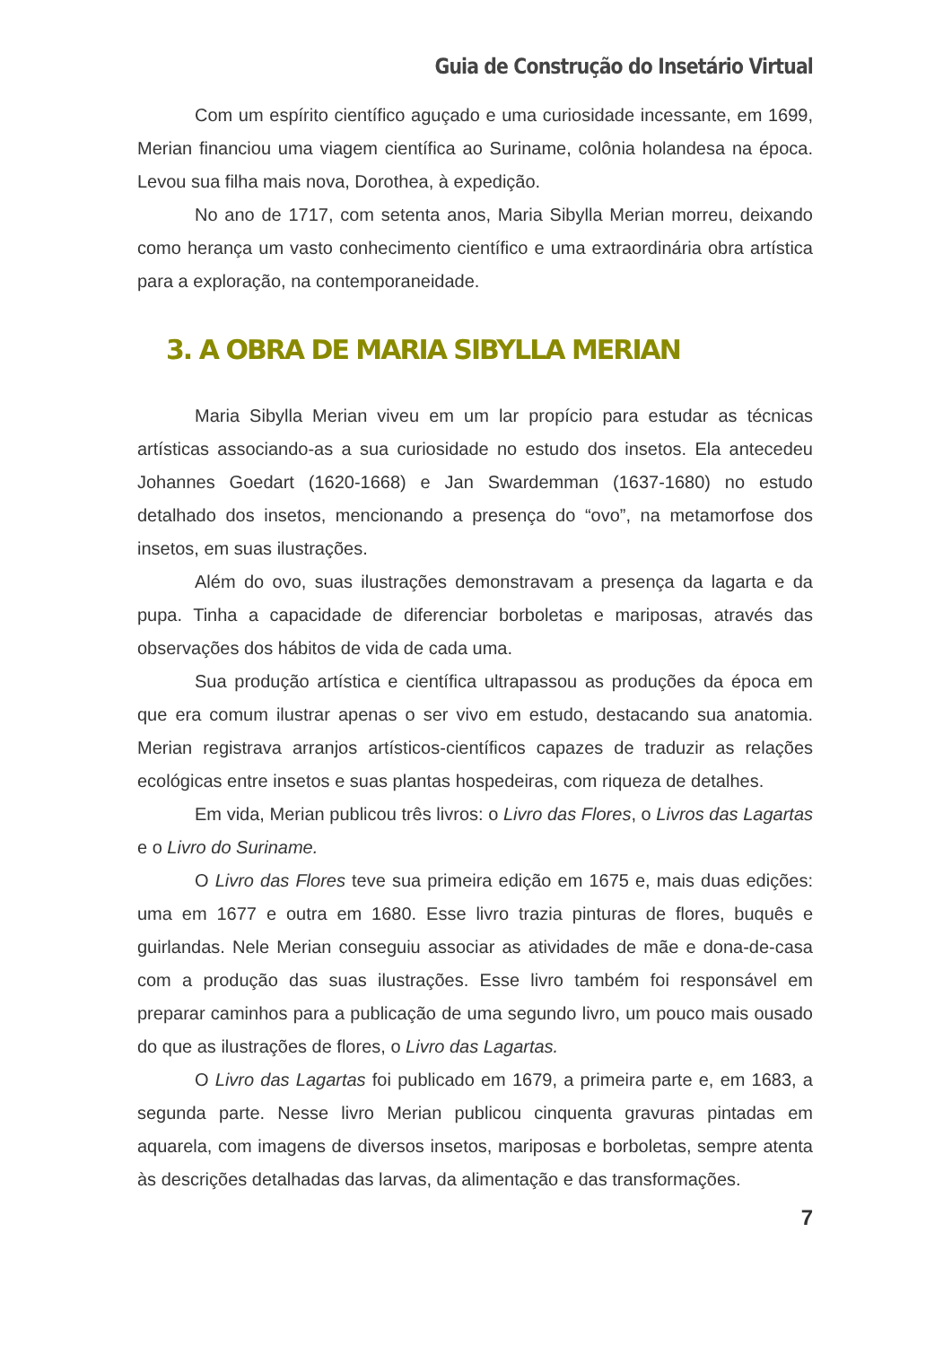Guia de Construção do Insetário Virtual
Com um espírito científico aguçado e uma curiosidade incessante, em 1699, Merian financiou uma viagem científica ao Suriname, colônia holandesa na época. Levou sua filha mais nova, Dorothea, à expedição.
No ano de 1717, com setenta anos, Maria Sibylla Merian morreu, deixando como herança um vasto conhecimento científico e uma extraordinária obra artística para a exploração, na contemporaneidade.
3. A OBRA DE MARIA SIBYLLA MERIAN
Maria Sibylla Merian viveu em um lar propício para estudar as técnicas artísticas associando-as a sua curiosidade no estudo dos insetos. Ela antecedeu Johannes Goedart (1620-1668) e Jan Swardemman (1637-1680) no estudo detalhado dos insetos, mencionando a presença do “ovo”, na metamorfose dos insetos, em suas ilustrações.
Além do ovo, suas ilustrações demonstravam a presença da lagarta e da pupa. Tinha a capacidade de diferenciar borboletas e mariposas, através das observações dos hábitos de vida de cada uma.
Sua produção artística e científica ultrapassou as produções da época em que era comum ilustrar apenas o ser vivo em estudo, destacando sua anatomia. Merian registrava arranjos artísticos-científicos capazes de traduzir as relações ecológicas entre insetos e suas plantas hospedeiras, com riqueza de detalhes.
Em vida, Merian publicou três livros: o Livro das Flores, o Livros das Lagartas e o Livro do Suriname.
O Livro das Flores teve sua primeira edição em 1675 e, mais duas edições: uma em 1677 e outra em 1680. Esse livro trazia pinturas de flores, buquês e guirlandas. Nele Merian conseguiu associar as atividades de mãe e dona-de-casa com a produção das suas ilustrações. Esse livro também foi responsável em preparar caminhos para a publicação de uma segundo livro, um pouco mais ousado do que as ilustrações de flores, o Livro das Lagartas.
O Livro das Lagartas foi publicado em 1679, a primeira parte e, em 1683, a segunda parte. Nesse livro Merian publicou cinquenta gravuras pintadas em aquarela, com imagens de diversos insetos, mariposas e borboletas, sempre atenta às descrições detalhadas das larvas, da alimentação e das transformações.
7